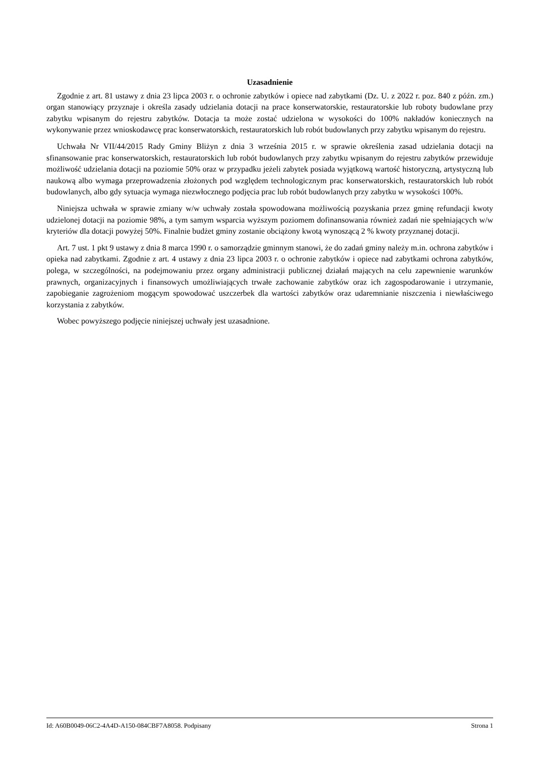Uzasadnienie
Zgodnie z art. 81 ustawy z dnia 23 lipca 2003 r. o ochronie zabytków i opiece nad zabytkami (Dz. U. z 2022 r. poz. 840 z późn. zm.) organ stanowiący przyznaje i określa zasady udzielania dotacji na prace konserwatorskie, restauratorskie lub roboty budowlane przy zabytku wpisanym do rejestru zabytków. Dotacja ta może zostać udzielona w wysokości do 100% nakładów koniecznych na wykonywanie przez wnioskodawcę prac konserwatorskich, restauratorskich lub robót budowlanych przy zabytku wpisanym do rejestru.
Uchwała Nr VII/44/2015 Rady Gminy Bliżyn z dnia 3 września 2015 r. w sprawie określenia zasad udzielania dotacji na sfinansowanie prac konserwatorskich, restauratorskich lub robót budowlanych przy zabytku wpisanym do rejestru zabytków przewiduje możliwość udzielania dotacji na poziomie 50% oraz w przypadku jeżeli zabytek posiada wyjątkową wartość historyczną, artystyczną lub naukową albo wymaga przeprowadzenia złożonych pod względem technologicznym prac konserwatorskich, restauratorskich lub robót budowlanych, albo gdy sytuacja wymaga niezwłocznego podjęcia prac lub robót budowlanych przy zabytku w wysokości 100%.
Niniejsza uchwała w sprawie zmiany w/w uchwały została spowodowana możliwością pozyskania przez gminę refundacji kwoty udzielonej dotacji na poziomie 98%, a tym samym wsparcia wyższym poziomem dofinansowania również zadań nie spełniających w/w kryteriów dla dotacji powyżej 50%. Finalnie budżet gminy zostanie obciążony kwotą wynoszącą 2 % kwoty przyznanej dotacji.
Art. 7 ust. 1 pkt 9 ustawy z dnia 8 marca 1990 r. o samorządzie gminnym stanowi, że do zadań gminy należy m.in. ochrona zabytków i opieka nad zabytkami. Zgodnie z art. 4 ustawy z dnia 23 lipca 2003 r. o ochronie zabytków i opiece nad zabytkami ochrona zabytków, polega, w szczególności, na podejmowaniu przez organy administracji publicznej działań mających na celu zapewnienie warunków prawnych, organizacyjnych i finansowych umożliwiających trwałe zachowanie zabytków oraz ich zagospodarowanie i utrzymanie, zapobieganie zagrożeniom mogącym spowodować uszczerbek dla wartości zabytków oraz udaremnianie niszczenia i niewłaściwego korzystania z zabytków.
Wobec powyższego podjęcie niniejszej uchwały jest uzasadnione.
Id: A60B0049-06C2-4A4D-A150-084CBF7A8058. Podpisany Strona 1